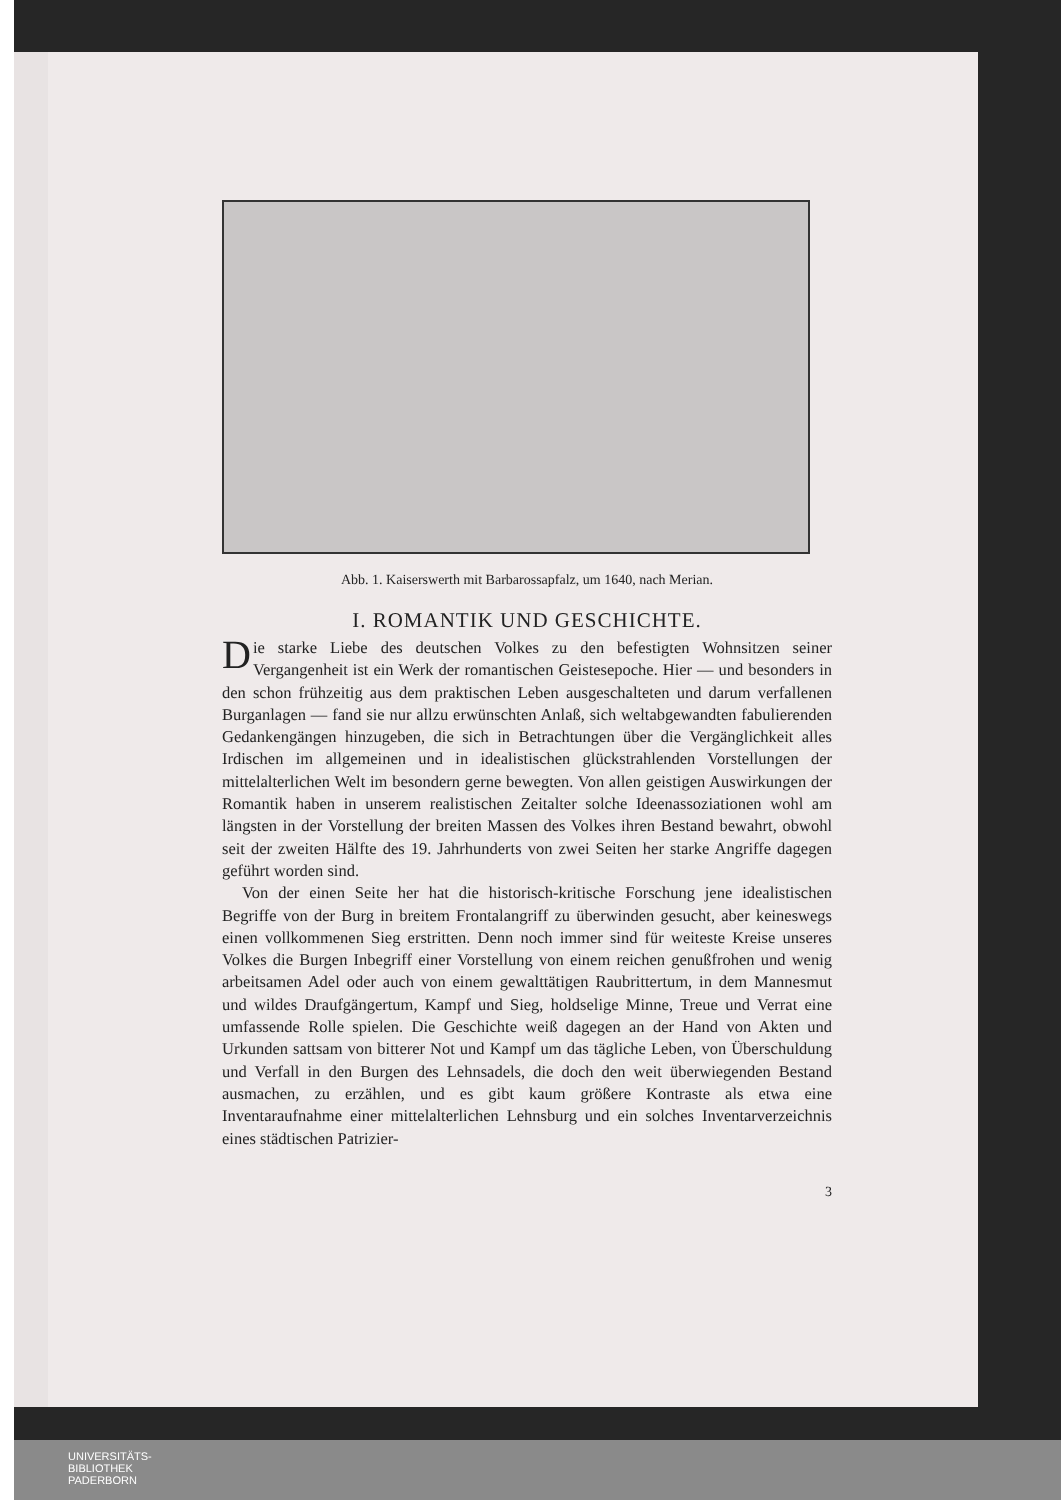Abb. 1. Kaiserswerth mit Barbarossapfalz, um 1640, nach Merian.
I. ROMANTIK UND GESCHICHTE.
Die starke Liebe des deutschen Volkes zu den befestigten Wohnsitzen seiner Vergangenheit ist ein Werk der romantischen Geistesepoche. Hier — und besonders in den schon frühzeitig aus dem praktischen Leben ausgeschalteten und darum verfallenen Burganlagen — fand sie nur allzu erwünschten Anlaß, sich weltabgewandten fabulierenden Gedankengängen hinzugeben, die sich in Betrachtungen über die Vergänglichkeit alles Irdischen im allgemeinen und in idealistischen glückstrahlenden Vorstellungen der mittelalterlichen Welt im besondern gerne bewegten. Von allen geistigen Auswirkungen der Romantik haben in unserem realistischen Zeitalter solche Ideenassoziationen wohl am längsten in der Vorstellung der breiten Massen des Volkes ihren Bestand bewahrt, obwohl seit der zweiten Hälfte des 19. Jahrhunderts von zwei Seiten her starke Angriffe dagegen geführt worden sind.
Von der einen Seite her hat die historisch-kritische Forschung jene idealistischen Begriffe von der Burg in breitem Frontalangriff zu überwinden gesucht, aber keineswegs einen vollkommenen Sieg erstritten. Denn noch immer sind für weiteste Kreise unseres Volkes die Burgen Inbegriff einer Vorstellung von einem reichen genußfrohen und wenig arbeitsamen Adel oder auch von einem gewalttätigen Raubrittertum, in dem Mannesmut und wildes Draufgängertum, Kampf und Sieg, holdselige Minne, Treue und Verrat eine umfassende Rolle spielen. Die Geschichte weiß dagegen an der Hand von Akten und Urkunden sattsam von bitterer Not und Kampf um das tägliche Leben, von Überschuldung und Verfall in den Burgen des Lehnsadels, die doch den weit überwiegenden Bestand ausmachen, zu erzählen, und es gibt kaum größere Kontraste als etwa eine Inventaraufnahme einer mittelalterlichen Lehnsburg und ein solches Inventarverzeichnis eines städtischen Patrizier-
3
UNIVERSITÄTS-
BIBLIOTHEK
PADERBORN